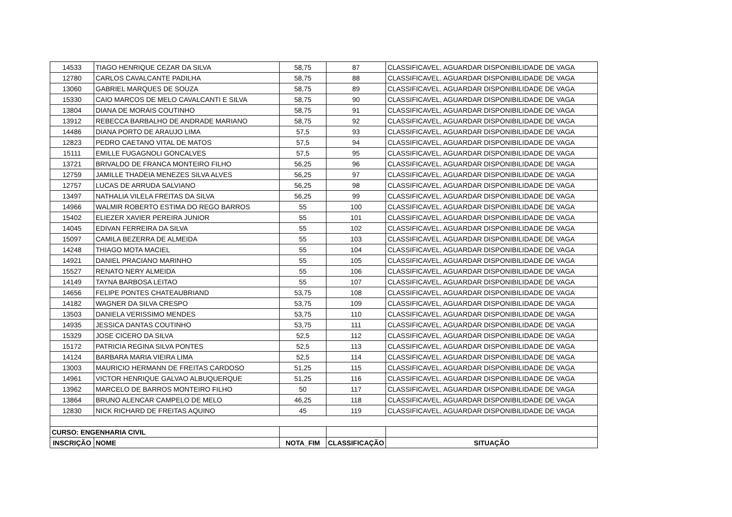| 14533 | TIAGO HENRIQUE CEZAR DA SILVA | 58,75 | 87 | CLASSIFICAVEL, AGUARDAR DISPONIBILIDADE DE VAGA |
| 12780 | CARLOS CAVALCANTE PADILHA | 58,75 | 88 | CLASSIFICAVEL, AGUARDAR DISPONIBILIDADE DE VAGA |
| 13060 | GABRIEL MARQUES DE SOUZA | 58,75 | 89 | CLASSIFICAVEL, AGUARDAR DISPONIBILIDADE DE VAGA |
| 15330 | CAIO MARCOS DE MELO CAVALCANTI E SILVA | 58,75 | 90 | CLASSIFICAVEL, AGUARDAR DISPONIBILIDADE DE VAGA |
| 13804 | DIANA DE MORAIS COUTINHO | 58,75 | 91 | CLASSIFICAVEL, AGUARDAR DISPONIBILIDADE DE VAGA |
| 13912 | REBECCA BARBALHO DE ANDRADE MARIANO | 58,75 | 92 | CLASSIFICAVEL, AGUARDAR DISPONIBILIDADE DE VAGA |
| 14486 | DIANA PORTO DE ARAUJO LIMA | 57,5 | 93 | CLASSIFICAVEL, AGUARDAR DISPONIBILIDADE DE VAGA |
| 12823 | PEDRO CAETANO VITAL DE MATOS | 57,5 | 94 | CLASSIFICAVEL, AGUARDAR DISPONIBILIDADE DE VAGA |
| 15111 | EMILLE FUGAGNOLI GONCALVES | 57,5 | 95 | CLASSIFICAVEL, AGUARDAR DISPONIBILIDADE DE VAGA |
| 13721 | BRIVALDO DE FRANCA MONTEIRO FILHO | 56,25 | 96 | CLASSIFICAVEL, AGUARDAR DISPONIBILIDADE DE VAGA |
| 12759 | JAMILLE THADEIA MENEZES SILVA ALVES | 56,25 | 97 | CLASSIFICAVEL, AGUARDAR DISPONIBILIDADE DE VAGA |
| 12757 | LUCAS DE ARRUDA SALVIANO | 56,25 | 98 | CLASSIFICAVEL, AGUARDAR DISPONIBILIDADE DE VAGA |
| 13497 | NATHALIA VILELA FREITAS DA SILVA | 56,25 | 99 | CLASSIFICAVEL, AGUARDAR DISPONIBILIDADE DE VAGA |
| 14966 | WALMIR ROBERTO ESTIMA DO REGO BARROS | 55 | 100 | CLASSIFICAVEL, AGUARDAR DISPONIBILIDADE DE VAGA |
| 15402 | ELIEZER XAVIER PEREIRA JUNIOR | 55 | 101 | CLASSIFICAVEL, AGUARDAR DISPONIBILIDADE DE VAGA |
| 14045 | EDIVAN FERREIRA DA SILVA | 55 | 102 | CLASSIFICAVEL, AGUARDAR DISPONIBILIDADE DE VAGA |
| 15097 | CAMILA BEZERRA DE ALMEIDA | 55 | 103 | CLASSIFICAVEL, AGUARDAR DISPONIBILIDADE DE VAGA |
| 14248 | THIAGO MOTA MACIEL | 55 | 104 | CLASSIFICAVEL, AGUARDAR DISPONIBILIDADE DE VAGA |
| 14921 | DANIEL PRACIANO MARINHO | 55 | 105 | CLASSIFICAVEL, AGUARDAR DISPONIBILIDADE DE VAGA |
| 15527 | RENATO NERY ALMEIDA | 55 | 106 | CLASSIFICAVEL, AGUARDAR DISPONIBILIDADE DE VAGA |
| 14149 | TAYNA BARBOSA LEITAO | 55 | 107 | CLASSIFICAVEL, AGUARDAR DISPONIBILIDADE DE VAGA |
| 14656 | FELIPE PONTES CHATEAUBRIAND | 53,75 | 108 | CLASSIFICAVEL, AGUARDAR DISPONIBILIDADE DE VAGA |
| 14182 | WAGNER DA SILVA CRESPO | 53,75 | 109 | CLASSIFICAVEL, AGUARDAR DISPONIBILIDADE DE VAGA |
| 13503 | DANIELA VERISSIMO MENDES | 53,75 | 110 | CLASSIFICAVEL, AGUARDAR DISPONIBILIDADE DE VAGA |
| 14935 | JESSICA DANTAS COUTINHO | 53,75 | 111 | CLASSIFICAVEL, AGUARDAR DISPONIBILIDADE DE VAGA |
| 15329 | JOSE CICERO DA SILVA | 52,5 | 112 | CLASSIFICAVEL, AGUARDAR DISPONIBILIDADE DE VAGA |
| 15172 | PATRICIA REGINA SILVA PONTES | 52,5 | 113 | CLASSIFICAVEL, AGUARDAR DISPONIBILIDADE DE VAGA |
| 14124 | BARBARA MARIA VIEIRA LIMA | 52,5 | 114 | CLASSIFICAVEL, AGUARDAR DISPONIBILIDADE DE VAGA |
| 13003 | MAURICIO HERMANN DE FREITAS CARDOSO | 51,25 | 115 | CLASSIFICAVEL, AGUARDAR DISPONIBILIDADE DE VAGA |
| 14961 | VICTOR HENRIQUE GALVAO ALBUQUERQUE | 51,25 | 116 | CLASSIFICAVEL, AGUARDAR DISPONIBILIDADE DE VAGA |
| 13962 | MARCELO DE BARROS MONTEIRO FILHO | 50 | 117 | CLASSIFICAVEL, AGUARDAR DISPONIBILIDADE DE VAGA |
| 13864 | BRUNO ALENCAR CAMPELO DE MELO | 46,25 | 118 | CLASSIFICAVEL, AGUARDAR DISPONIBILIDADE DE VAGA |
| 12830 | NICK RICHARD DE FREITAS AQUINO | 45 | 119 | CLASSIFICAVEL, AGUARDAR DISPONIBILIDADE DE VAGA |
| CURSO: ENGENHARIA CIVIL | | | | |
| INSCRIÇÃO | NOME | NOTA_FIM | CLASSIFICAÇÃO | SITUAÇÃO |